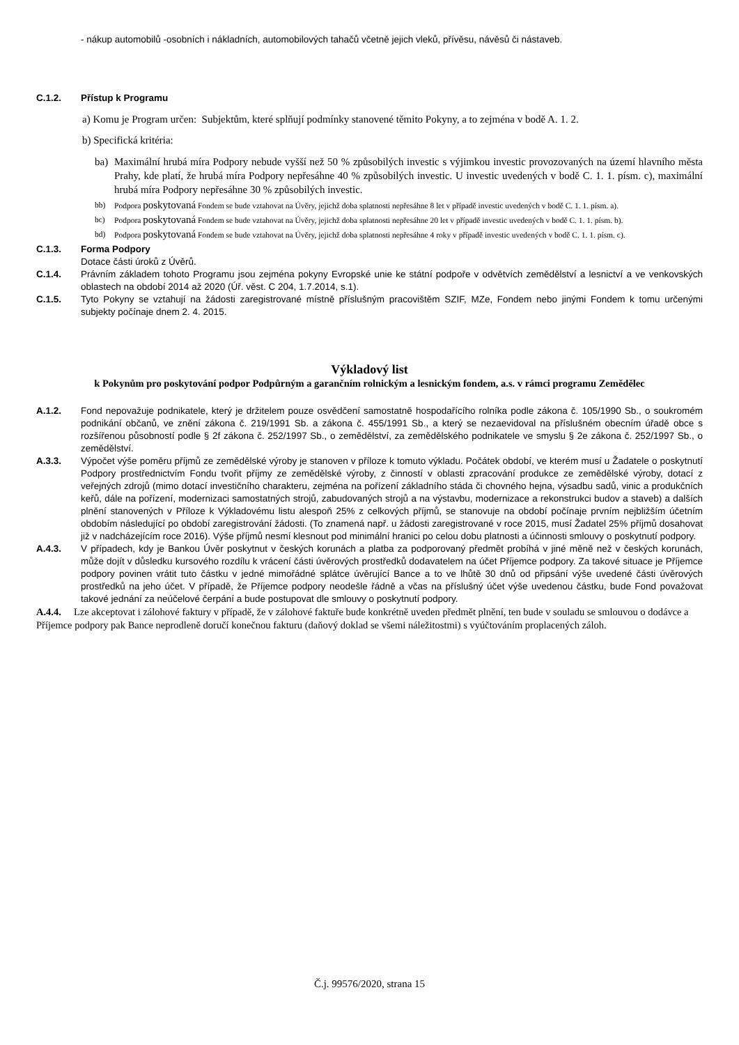- nákup automobilů -osobních i nákladních, automobilových tahačů včetně jejich vleků, přívěsu, návěsů či nástaveb.
C.1.2. Přístup k Programu
a) Komu je Program určen: Subjektům, které splňují podmínky stanovené těmito Pokyny, a to zejména v bodě A. 1. 2.
b) Specifická kritéria:
ba) Maximální hrubá míra Podpory nebude vyšší než 50 % způsobilých investic s výjimkou investic provozovaných na území hlavního města Prahy, kde platí, že hrubá míra Podpory nepřesáhne 40 % způsobilých investic. U investic uvedených v bodě C. 1. 1. písm. c), maximální hrubá míra Podpory nepřesáhne 30 % způsobilých investic.
bb) Podpora poskytovaná Fondem se bude vztahovat na Úvěry, jejichž doba splatnosti nepřesáhne 8 let v případě investic uvedených v bodě C. 1. 1. písm. a).
bc) Podpora poskytovaná Fondem se bude vztahovat na Úvěry, jejichž doba splatnosti nepřesáhne 20 let v případě investic uvedených v bodě C. 1. 1. písm. b).
bd) Podpora poskytovaná Fondem se bude vztahovat na Úvěry, jejichž doba splatnosti nepřesáhne 4 roky v případě investic uvedených v bodě C. 1. 1. písm. c).
C.1.3. Forma Podpory
Dotace části úroků z Úvěrů.
C.1.4. Právním základem tohoto Programu jsou zejména pokyny Evropské unie ke státní podpoře v odvětvích zemědělství a lesnictví a ve venkovských oblastech na období 2014 až 2020 (Úř. věst. C 204, 1.7.2014, s.1).
C.1.5. Tyto Pokyny se vztahují na žádosti zaregistrované místně příslušným pracovištěm SZIF, MZe, Fondem nebo jinými Fondem k tomu určenými subjekty počínaje dnem 2. 4. 2015.
Výkladový list
k Pokynům pro poskytování podpor Podpůrným a garančním rolnickým a lesnickým fondem, a.s. v rámci programu Zemědělec
A.1.2. Fond nepovažuje podnikatele, který je držitelem pouze osvědčení samostatně hospodařícího rolníka podle zákona č. 105/1990 Sb., o soukromém podnikání občanů, ve znění zákona č. 219/1991 Sb. a zákona č. 455/1991 Sb., a který se nezaevidoval na příslušném obecním úřadě obce s rozšířenou působností podle § 2f zákona č. 252/1997 Sb., o zemědělství, za zemědělského podnikatele ve smyslu § 2e zákona č. 252/1997 Sb., o zemědělství.
A.3.3. Výpočet výše poměru příjmů ze zemědělské výroby je stanoven v příloze k tomuto výkladu. Počátek období, ve kterém musí u Žadatele o poskytnutí Podpory prostřednictvím Fondu tvořit příjmy ze zemědělské výroby, z činností v oblasti zpracování produkce ze zemědělské výroby, dotací z veřejných zdrojů (mimo dotací investičního charakteru, zejména na pořízení základního stáda či chovného hejna, výsadbu sadů, vinic a produkčních keřů, dále na pořízení, modernizaci samostatných strojů, zabudovaných strojů a na výstavbu, modernizace a rekonstrukci budov a staveb) a dalších plnění stanovených v Příloze k Výkladovému listu alespoň 25% z celkových příjmů, se stanovuje na období počínaje prvním nejbližším účetním obdobím následující po období zaregistrování žádosti. (To znamená např. u žádosti zaregistrované v roce 2015, musí Žadatel 25% příjmů dosahovat již v nadcházejícím roce 2016). Výše příjmů nesmí klesnout pod minimální hranici po celou dobu platnosti a účinnosti smlouvy o poskytnutí podpory.
A.4.3. V případech, kdy je Bankou Úvěr poskytnut v českých korunách a platba za podporovaný předmět probíhá v jiné měně než v českých korunách, může dojít v důsledku kursového rozdílu k vrácení části úvěrových prostředků dodavatelem na účet Příjemce podpory. Za takové situace je Příjemce podpory povinen vrátit tuto částku v jedné mimořádné splátce úvěrující Bance a to ve lhůtě 30 dnů od připsání výše uvedené části úvěrových prostředků na jeho účet. V případě, že Příjemce podpory neodešle řádně a včas na příslušný účet výše uvedenou částku, bude Fond považovat takové jednání za neúčelové čerpání a bude postupovat dle smlouvy o poskytnutí podpory.
A.4.4. Lze akceptovat i zálohové faktury v případě, že v zálohové faktuře bude konkrétně uveden předmět plnění, ten bude v souladu se smlouvou o dodávce a Příjemce podpory pak Bance neprodleně doručí konečnou fakturu (daňový doklad se všemi náležitostmi) s vyúčtováním proplacených záloh.
Č.j. 99576/2020, strana 15